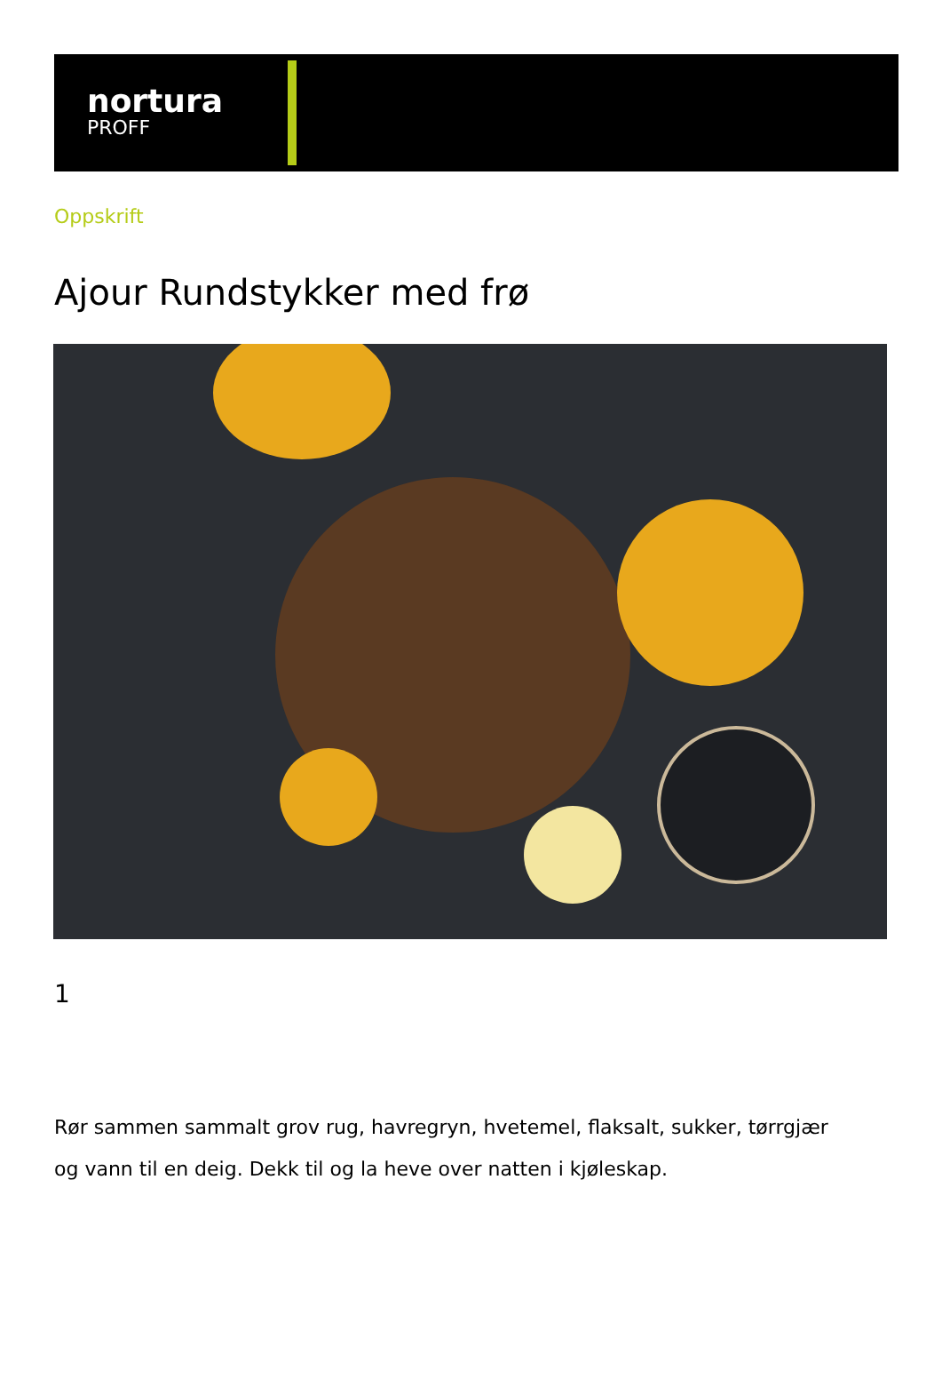nortura
PROFF
Oppskrift
Ajour Rundstykker med frø
1
Rør sammen sammalt grov rug, havregryn, hvetemel, flaksalt, sukker, tørrgjær og vann til en deig. Dekk til og la heve over natten i kjøleskap.